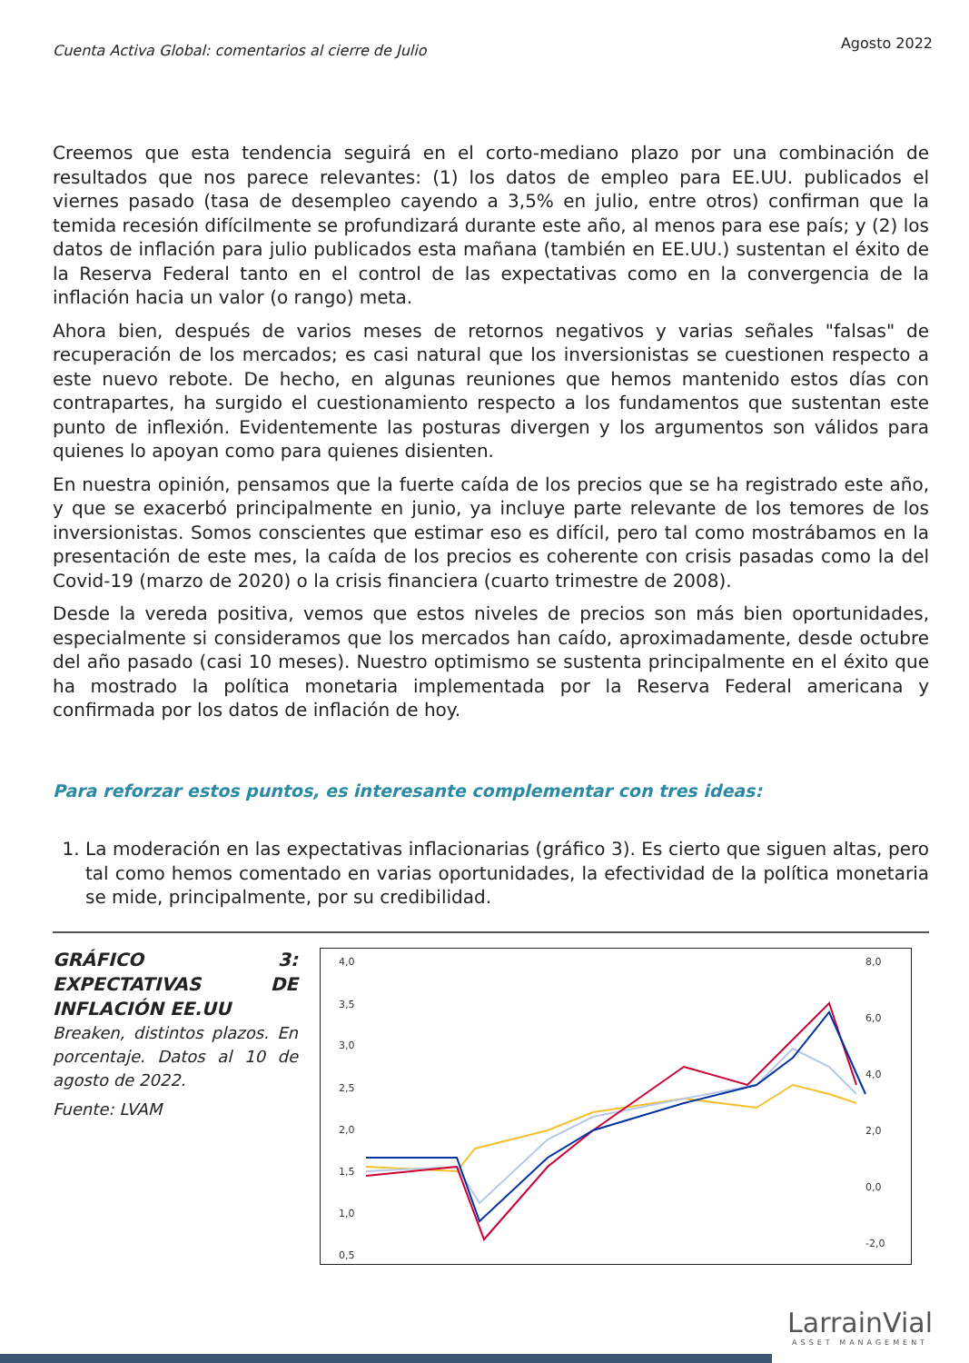Cuenta Activa Global: comentarios al cierre de Julio Agosto 2022
Creemos que esta tendencia seguirá en el corto-mediano plazo por una combinación de resultados que nos parece relevantes: (1) los datos de empleo para EE.UU. publicados el viernes pasado (tasa de desempleo cayendo a 3,5% en julio, entre otros) confirman que la temida recesión difícilmente se profundizará durante este año, al menos para ese país; y (2) los datos de inflación para julio publicados esta mañana (también en EE.UU.) sustentan el éxito de la Reserva Federal tanto en el control de las expectativas como en la convergencia de la inflación hacia un valor (o rango) meta.
Ahora bien, después de varios meses de retornos negativos y varias señales "falsas" de recuperación de los mercados; es casi natural que los inversionistas se cuestionen respecto a este nuevo rebote. De hecho, en algunas reuniones que hemos mantenido estos días con contrapartes, ha surgido el cuestionamiento respecto a los fundamentos que sustentan este punto de inflexión. Evidentemente las posturas divergen y los argumentos son válidos para quienes lo apoyan como para quienes disienten.
En nuestra opinión, pensamos que la fuerte caída de los precios que se ha registrado este año, y que se exacerbó principalmente en junio, ya incluye parte relevante de los temores de los inversionistas. Somos conscientes que estimar eso es difícil, pero tal como mostrábamos en la presentación de este mes, la caída de los precios es coherente con crisis pasadas como la del Covid-19 (marzo de 2020) o la crisis financiera (cuarto trimestre de 2008).
Desde la vereda positiva, vemos que estos niveles de precios son más bien oportunidades, especialmente si consideramos que los mercados han caído, aproximadamente, desde octubre del año pasado (casi 10 meses). Nuestro optimismo se sustenta principalmente en el éxito que ha mostrado la política monetaria implementada por la Reserva Federal americana y confirmada por los datos de inflación de hoy.
Para reforzar estos puntos, es interesante complementar con tres ideas:
1. La moderación en las expectativas inflacionarias (gráfico 3). Es cierto que siguen altas, pero tal como hemos comentado en varias oportunidades, la efectividad de la política monetaria se mide, principalmente, por su credibilidad.
GRÁFICO 3: EXPECTATIVAS DE INFLACIÓN EE.UU
Breaken, distintos plazos. En porcentaje. Datos al 10 de agosto de 2022.
Fuente: LVAM
4,0
3,5
3,0
2,5
2,0
1,5
1,0
0,5
8,0
6,0
4,0
2,0
0,0
-2,0
LarrainVial
ASSET MANAGEMENT